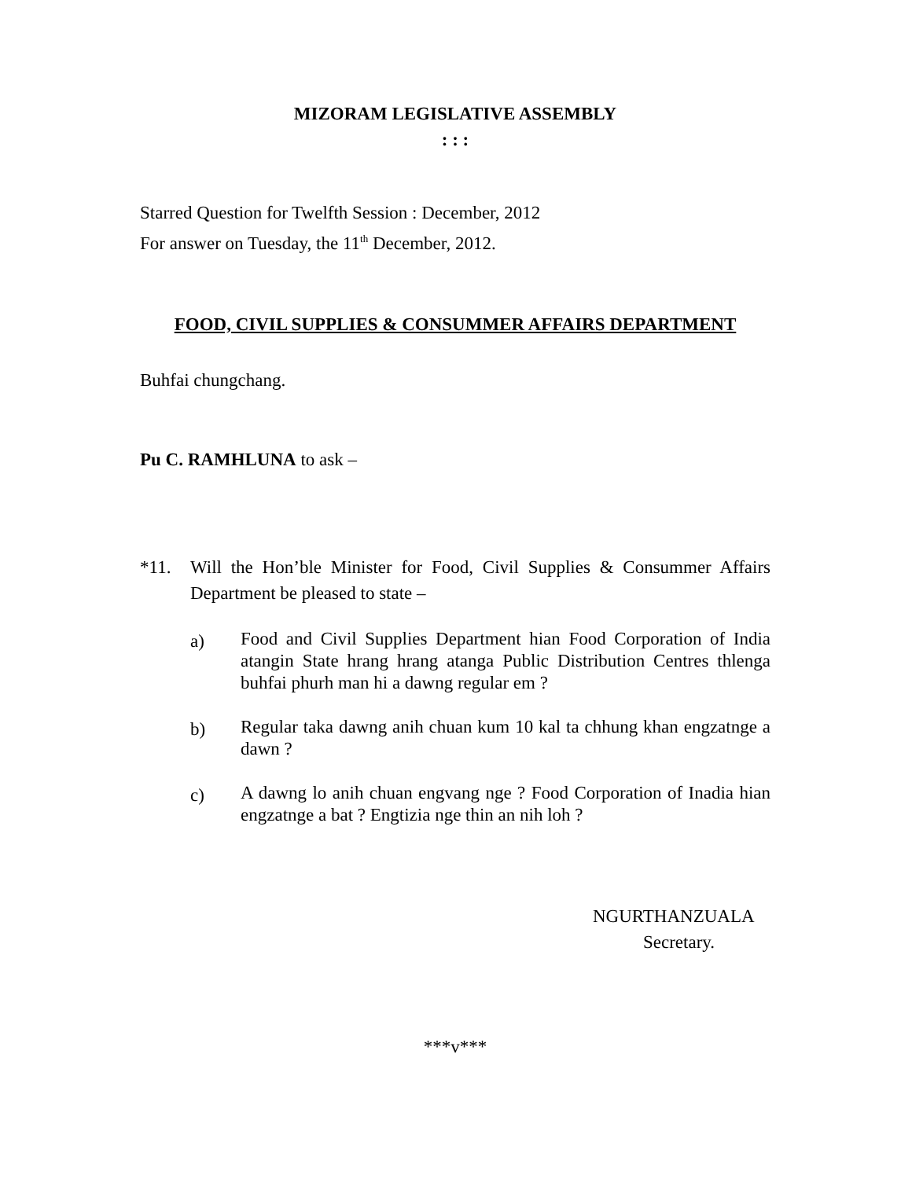MIZORAM LEGISLATIVE ASSEMBLY
: : :
Starred Question for Twelfth Session : December, 2012
For answer on Tuesday, the 11<sup>th</sup> December, 2012.
FOOD, CIVIL SUPPLIES & CONSUMMER AFFAIRS DEPARTMENT
Buhfai chungchang.
Pu C. RAMHLUNA to ask –
*11. Will the Hon’ble Minister for Food, Civil Supplies & Consummer Affairs Department be pleased to state –
a)
Food and Civil Supplies Department hian Food Corporation of India atangin State hrang hrang atanga Public Distribution Centres thlenga buhfai phurh man hi a dawng regular em ?
b)
Regular taka dawng anih chuan kum 10 kal ta chhung khan engzatnge a dawn ?
c)
A dawng lo anih chuan engvang nge ? Food Corporation of Inadia hian engzatnge a bat ? Engtizia nge thin an nih loh ?
NGURTHANZUALA
Secretary.
***v***